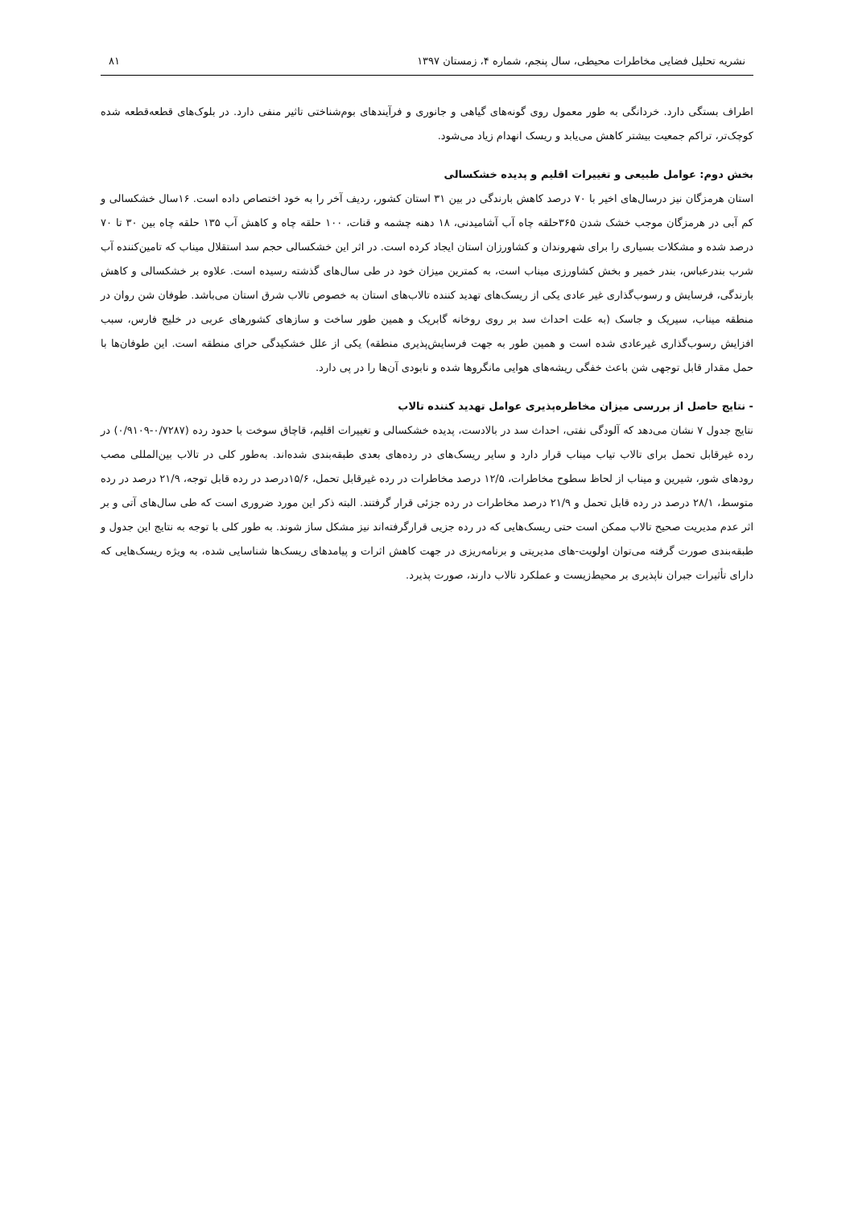نشریه تحلیل فضایی مخاطرات محیطی، سال پنجم، شماره ۴، زمستان ۱۳۹۷ ۸۱
اطراف بستگی دارد. خردانگی به طور معمول روی گونه‌های گیاهی و جانوری و فرآیندهای بوم‌شناختی تاثیر منفی دارد. در بلوک‌های قطعه‌قطعه شده کوچک‌تر، تراکم جمعیت بیشتر کاهش می‌یابد و ریسک انهدام زیاد می‌شود.
بخش دوم: عوامل طبیعی و تغییرات اقلیم و پدیده خشکسالی
استان هرمزگان نیز درسال‌های اخیر با ۷۰ درصد کاهش بارندگی در بین ۳۱ استان کشور، ردیف آخر را به خود اختصاص داده است. ۱۶سال خشکسالی و کم آبی در هرمزگان موجب خشک شدن ۳۶۵حلقه چاه آب آشامیدنی، ۱۸ دهنه چشمه و قنات، ۱۰۰ حلقه چاه و کاهش آب ۱۳۵ حلقه چاه بین ۳۰ تا ۷۰ درصد شده و مشکلات بسیاری را برای شهروندان و کشاورزان استان ایجاد کرده است. در اثر این خشکسالی حجم سد استقلال میناب که تامین‌کننده آب شرب بندرعباس، بندر خمیر و بخش کشاورزی میناب است، به کمترین میزان خود در طی سال‌های گذشته رسیده است. علاوه بر خشکسالی و کاهش بارندگی، فرسایش و رسوب‌گذاری غیر عادی یکی از ریسک‌های تهدید کننده تالاب‌های استان به خصوص تالاب شرق استان می‌باشد. طوفان شن روان در منطقه میناب، سیریک و جاسک (به علت احداث سد بر روی روخانه گابریک و همین طور ساخت و سازهای کشورهای عربی در خلیج فارس، سبب افزایش رسوب‌گذاری غیرعادی شده است و همین طور به جهت فرسایش‌پذیری منطقه) یکی از علل خشکیدگی حرای منطقه است. این طوفان‌ها با حمل مقدار قابل توجهی شن باعث خفگی ریشه‌های هوایی مانگروها شده و نابودی آن‌ها را در پی دارد.
- نتایج حاصل از بررسی میزان مخاطره‌پذیری عوامل تهدید کننده تالاب
نتایج جدول ۷ نشان می‌دهد که آلودگی نفتی، احداث سد در بالادست، پدیده خشکسالی و تغییرات اقلیم، قاچاق سوخت با حدود رده (۰/۷۲۸۷-۰/۹۱۰۹) در رده غیرقابل تحمل برای تالاب تیاب میناب قرار دارد و سایر ریسک‌های در رده‌های بعدی طبقه‌بندی شده‌اند. به‌طور کلی در تالاب بین‌المللی مصب رودهای شور، شیرین و میناب از لحاظ سطوح مخاطرات، ۱۲/۵ درصد مخاطرات در رده غیرقابل تحمل، ۱۵/۶درصد در رده قابل توجه، ۲۱/۹ درصد در رده متوسط، ۲۸/۱ درصد در رده قابل تحمل و ۲۱/۹ درصد مخاطرات در رده جزئی قرار گرفتند. البته ذکر این مورد ضروری است که طی سال‌های آتی و بر اثر عدم مدیریت صحیح تالاب ممکن است حتی ریسک‌هایی که در رده جزیی قرارگرفته‌اند نیز مشکل ساز شوند. به طور کلی با توجه به نتایج این جدول و طبقه‌بندی صورت گرفته می‌توان اولویت-های مدیریتی و برنامه‌ریزی در جهت کاهش اثرات و پیامدهای ریسک‌ها شناسایی شده، به ویژه ریسک‌هایی که دارای تأثیرات جبران ناپذیری بر محیط‌زیست و عملکرد تالاب دارند، صورت پذیرد.